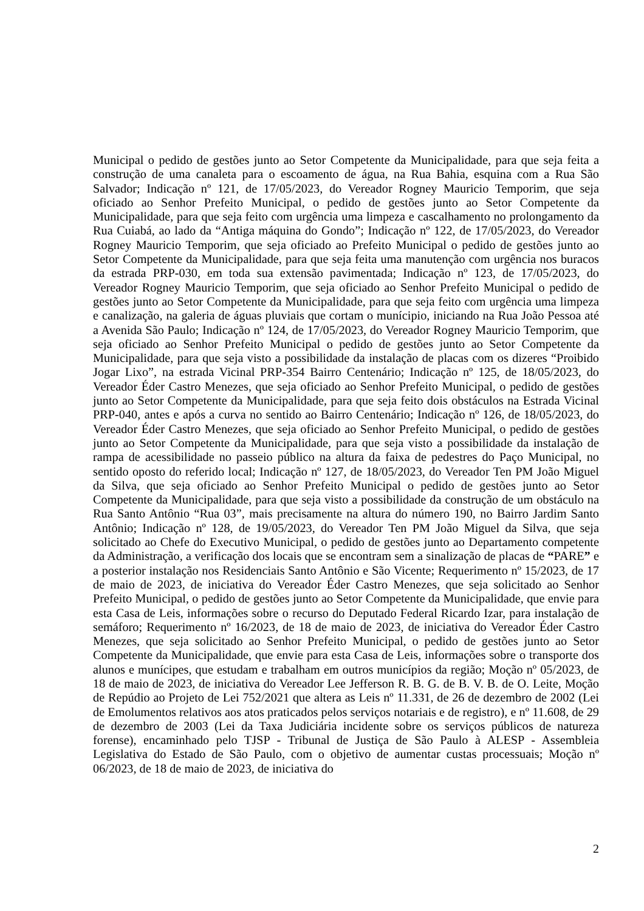Municipal o pedido de gestões junto ao Setor Competente da Municipalidade, para que seja feita a construção de uma canaleta para o escoamento de água, na Rua Bahia, esquina com a Rua São Salvador; Indicação nº 121, de 17/05/2023, do Vereador Rogney Mauricio Temporim, que seja oficiado ao Senhor Prefeito Municipal, o pedido de gestões junto ao Setor Competente da Municipalidade, para que seja feito com urgência uma limpeza e cascalhamento no prolongamento da Rua Cuiabá, ao lado da “Antiga máquina do Gondo”; Indicação nº 122, de 17/05/2023, do Vereador Rogney Mauricio Temporim, que seja oficiado ao Prefeito Municipal o pedido de gestões junto ao Setor Competente da Municipalidade, para que seja feita uma manutenção com urgência nos buracos da estrada PRP-030, em toda sua extensão pavimentada; Indicação nº 123, de 17/05/2023, do Vereador Rogney Mauricio Temporim, que seja oficiado ao Senhor Prefeito Municipal o pedido de gestões junto ao Setor Competente da Municipalidade, para que seja feito com urgência uma limpeza e canalização, na galeria de águas pluviais que cortam o munícipio, iniciando na Rua João Pessoa até a Avenida São Paulo; Indicação nº 124, de 17/05/2023, do Vereador Rogney Mauricio Temporim, que seja oficiado ao Senhor Prefeito Municipal o pedido de gestões junto ao Setor Competente da Municipalidade, para que seja visto a possibilidade da instalação de placas com os dizeres “Proibido Jogar Lixo”, na estrada Vicinal PRP-354 Bairro Centenário; Indicação nº 125, de 18/05/2023, do Vereador Éder Castro Menezes, que seja oficiado ao Senhor Prefeito Municipal, o pedido de gestões junto ao Setor Competente da Municipalidade, para que seja feito dois obstáculos na Estrada Vicinal PRP-040, antes e após a curva no sentido ao Bairro Centenário; Indicação nº 126, de 18/05/2023, do Vereador Éder Castro Menezes, que seja oficiado ao Senhor Prefeito Municipal, o pedido de gestões junto ao Setor Competente da Municipalidade, para que seja visto a possibilidade da instalação de rampa de acessibilidade no passeio público na altura da faixa de pedestres do Paço Municipal, no sentido oposto do referido local; Indicação nº 127, de 18/05/2023, do Vereador Ten PM João Miguel da Silva, que seja oficiado ao Senhor Prefeito Municipal o pedido de gestões junto ao Setor Competente da Municipalidade, para que seja visto a possibilidade da construção de um obstáculo na Rua Santo Antônio “Rua 03”, mais precisamente na altura do número 190, no Bairro Jardim Santo Antônio; Indicação nº 128, de 19/05/2023, do Vereador Ten PM João Miguel da Silva, que seja solicitado ao Chefe do Executivo Municipal, o pedido de gestões junto ao Departamento competente da Administração, a verificação dos locais que se encontram sem a sinalização de placas de “PARE” e a posterior instalação nos Residenciais Santo Antônio e São Vicente; Requerimento nº 15/2023, de 17 de maio de 2023, de iniciativa do Vereador Éder Castro Menezes, que seja solicitado ao Senhor Prefeito Municipal, o pedido de gestões junto ao Setor Competente da Municipalidade, que envie para esta Casa de Leis, informações sobre o recurso do Deputado Federal Ricardo Izar, para instalação de semáforo; Requerimento nº 16/2023, de 18 de maio de 2023, de iniciativa do Vereador Éder Castro Menezes, que seja solicitado ao Senhor Prefeito Municipal, o pedido de gestões junto ao Setor Competente da Municipalidade, que envie para esta Casa de Leis, informações sobre o transporte dos alunos e munícipes, que estudam e trabalham em outros municípios da região; Moção nº 05/2023, de 18 de maio de 2023, de iniciativa do Vereador Lee Jefferson R. B. G. de B. V. B. de O. Leite, Moção de Repúdio ao Projeto de Lei 752/2021 que altera as Leis nº 11.331, de 26 de dezembro de 2002 (Lei de Emolumentos relativos aos atos praticados pelos serviços notariais e de registro), e nº 11.608, de 29 de dezembro de 2003 (Lei da Taxa Judiciária incidente sobre os serviços públicos de natureza forense), encaminhado pelo TJSP - Tribunal de Justiça de São Paulo à ALESP - Assembleia Legislativa do Estado de São Paulo, com o objetivo de aumentar custas processuais; Moção nº 06/2023, de 18 de maio de 2023, de iniciativa do
2